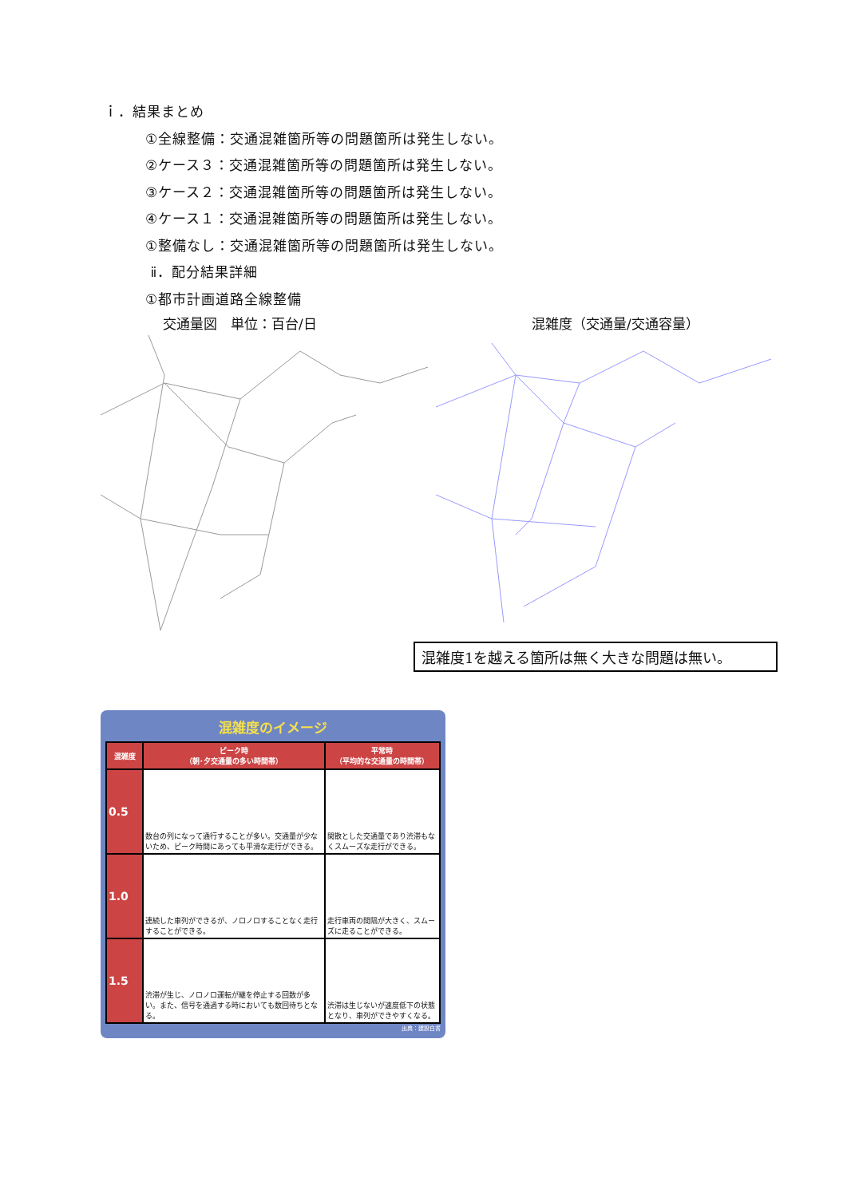ｉ．結果まとめ
①全線整備：交通混雑箇所等の問題箇所は発生しない。
②ケース３：交通混雑箇所等の問題箇所は発生しない。
③ケース２：交通混雑箇所等の問題箇所は発生しない。
④ケース１：交通混雑箇所等の問題箇所は発生しない。
①整備なし：交通混雑箇所等の問題箇所は発生しない。
ⅱ．配分結果詳細
①都市計画道路全線整備
交通量図　単位：百台/日 混雑度（交通量/交通容量）
混雑度1を越える箇所は無く大きな問題は無い。
混雑度のイメージ
| 混雑度 | ピーク時 （朝･夕交通量の多い時間帯） | 平常時 （平均的な交通量の時間帯） |
| --- | --- | --- |
| 0.5 | 数台の列になって通行することが多い。交通量が少ないため、ピーク時間にあっても平滑な走行ができる。 | 閑散とした交通量であり渋滞もなくスムーズな走行ができる。 |
| 1.0 | 連続した車列ができるが、ノロノロすることなく走行することができる。 | 走行車両の間隔が大きく、スムーズに走ることができる。 |
| 1.5 | 渋滞が生じ、ノロノロ運転が継を停止する回数が多い。また、信号を通過する時においても数回待ちとなる。 | 渋滞は生じないが速度低下の状態となり、車列ができやすくなる。 |
出典：建設白書